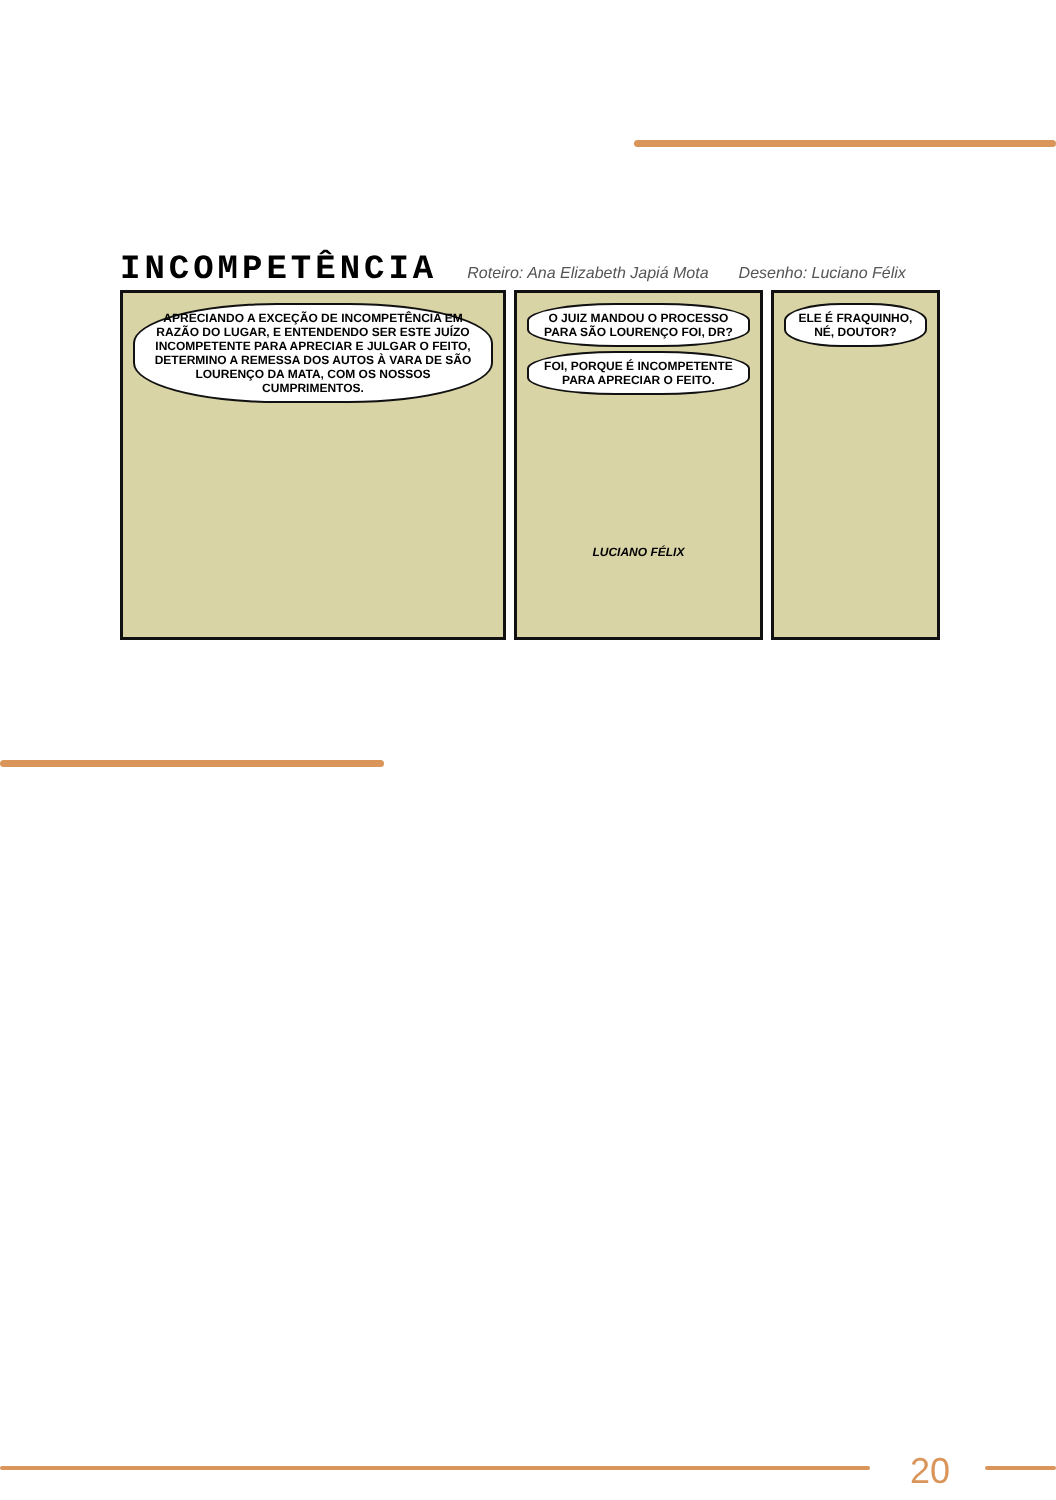INCOMPETÊNCIA Roteiro: Ana Elizabeth Japiá Mota Desenho: Luciano Félix
APRECIANDO A EXCEÇÃO DE INCOMPETÊNCIA EM RAZÃO DO LUGAR, E ENTENDENDO SER ESTE JUÍZO INCOMPETENTE PARA APRECIAR E JULGAR O FEITO, DETERMINO A REMESSA DOS AUTOS À VARA DE SÃO LOURENÇO DA MATA, COM OS NOSSOS CUMPRIMENTOS.
O JUIZ MANDOU O PROCESSO PARA SÃO LOURENÇO FOI, DR?
FOI, PORQUE É INCOMPETENTE PARA APRECIAR O FEITO.
LUCIANO FÉLIX
ELE É FRAQUINHO, NÉ, DOUTOR?
20